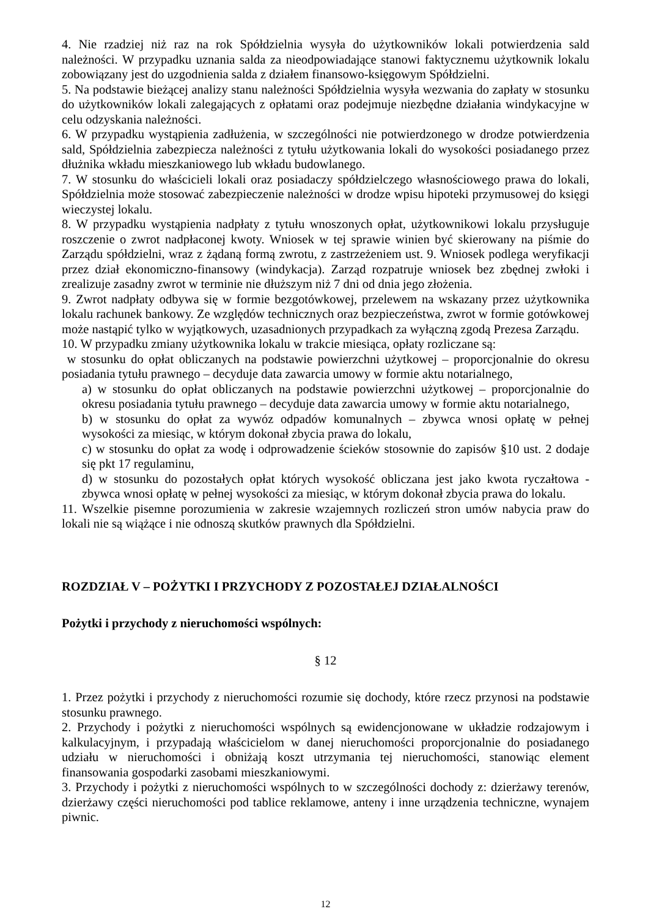4. Nie rzadziej niż raz na rok Spółdzielnia wysyła do użytkowników lokali potwierdzenia sald należności. W przypadku uznania salda za nieodpowiadające stanowi faktycznemu użytkownik lokalu zobowiązany jest do uzgodnienia salda z działem finansowo-księgowym Spółdzielni.
5. Na podstawie bieżącej analizy stanu należności Spółdzielnia wysyła wezwania do zapłaty w stosunku do użytkowników lokali zalegających z opłatami oraz podejmuje niezbędne działania windykacyjne w celu odzyskania należności.
6. W przypadku wystąpienia zadłużenia, w szczególności nie potwierdzonego w drodze potwierdzenia sald, Spółdzielnia zabezpiecza należności z tytułu użytkowania lokali do wysokości posiadanego przez dłużnika wkładu mieszkaniowego lub wkładu budowlanego.
7. W stosunku do właścicieli lokali oraz posiadaczy spółdzielczego własnościowego prawa do lokali, Spółdzielnia może stosować zabezpieczenie należności w drodze wpisu hipoteki przymusowej do księgi wieczystej lokalu.
8. W przypadku wystąpienia nadpłaty z tytułu wnoszonych opłat, użytkownikowi lokalu przysługuje roszczenie o zwrot nadpłaconej kwoty. Wniosek w tej sprawie winien być skierowany na piśmie do Zarządu spółdzielni, wraz z żądaną formą zwrotu, z zastrzeżeniem ust. 9. Wniosek podlega weryfikacji przez dział ekonomiczno-finansowy (windykacja). Zarząd rozpatruje wniosek bez zbędnej zwłoki i zrealizuje zasadny zwrot w terminie nie dłuższym niż 7 dni od dnia jego złożenia.
9. Zwrot nadpłaty odbywa się w formie bezgotówkowej, przelewem na wskazany przez użytkownika lokalu rachunek bankowy. Ze względów technicznych oraz bezpieczeństwa, zwrot w formie gotówkowej może nastąpić tylko w wyjątkowych, uzasadnionych przypadkach za wyłączną zgodą Prezesa Zarządu.
10. W przypadku zmiany użytkownika lokalu w trakcie miesiąca, opłaty rozliczane są:
w stosunku do opłat obliczanych na podstawie powierzchni użytkowej – proporcjonalnie do okresu posiadania tytułu prawnego – decyduje data zawarcia umowy w formie aktu notarialnego,
a) w stosunku do opłat obliczanych na podstawie powierzchni użytkowej – proporcjonalnie do okresu posiadania tytułu prawnego – decyduje data zawarcia umowy w formie aktu notarialnego,
b) w stosunku do opłat za wywóz odpadów komunalnych – zbywca wnosi opłatę w pełnej wysokości za miesiąc, w którym dokonał zbycia prawa do lokalu,
c) w stosunku do opłat za wodę i odprowadzenie ścieków stosownie do zapisów §10 ust. 2 dodaje się pkt 17 regulaminu,
d) w stosunku do pozostałych opłat których wysokość obliczana jest jako kwota ryczałtowa - zbywca wnosi opłatę w pełnej wysokości za miesiąc, w którym dokonał zbycia prawa do lokalu.
11. Wszelkie pisemne porozumienia w zakresie wzajemnych rozliczeń stron umów nabycia praw do lokali nie są wiążące i nie odnoszą skutków prawnych dla Spółdzielni.
ROZDZIAŁ V – POŻYTKI I PRZYCHODY Z POZOSTAŁEJ DZIAŁALNOŚCI
Pożytki i przychody z nieruchomości wspólnych:
§ 12
1. Przez pożytki i przychody z nieruchomości rozumie się dochody, które rzecz przynosi na podstawie stosunku prawnego.
2. Przychody i pożytki z nieruchomości wspólnych są ewidencjonowane w układzie rodzajowym i kalkulacyjnym, i przypadają właścicielom w danej nieruchomości proporcjonalnie do posiadanego udziału w nieruchomości i obniżają koszt utrzymania tej nieruchomości, stanowiąc element finansowania gospodarki zasobami mieszkaniowymi.
3. Przychody i pożytki z nieruchomości wspólnych to w szczególności dochody z: dzierżawy terenów, dzierżawy części nieruchomości pod tablice reklamowe, anteny i inne urządzenia techniczne, wynajem piwnic.
12